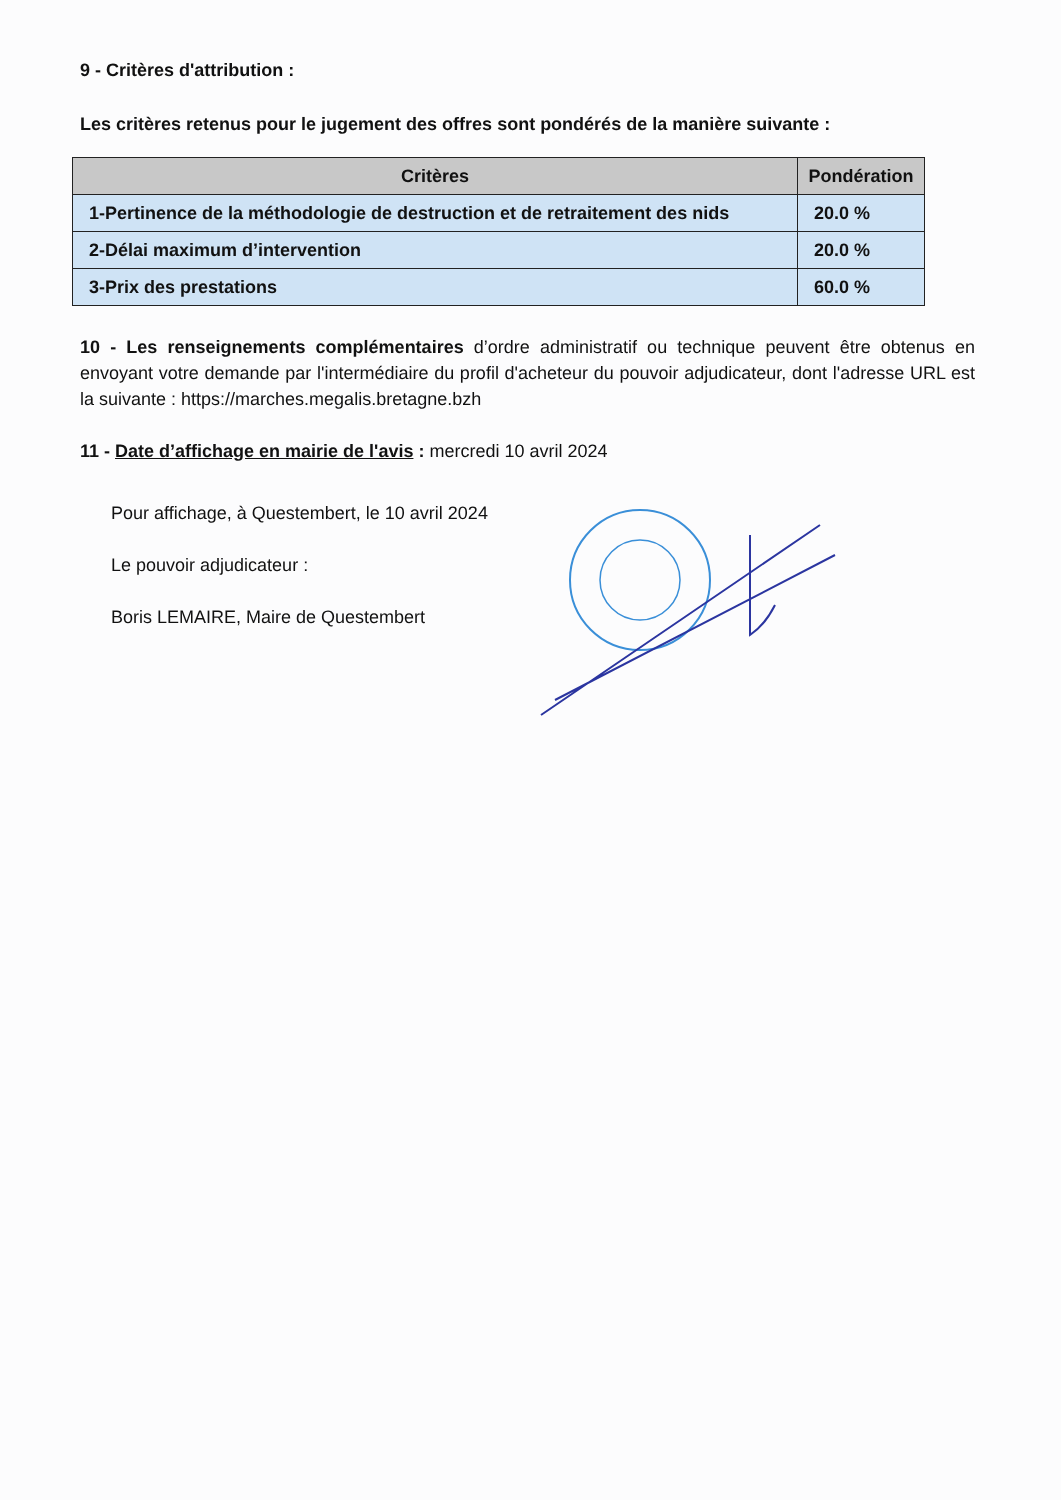9 - Critères d'attribution :
Les critères retenus pour le jugement des offres sont pondérés de la manière suivante :
| Critères | Pondération |
| --- | --- |
| 1-Pertinence de la méthodologie de destruction et de retraitement des nids | 20.0 % |
| 2-Délai maximum d’intervention | 20.0 % |
| 3-Prix des prestations | 60.0 % |
10 - Les renseignements complémentaires d’ordre administratif ou technique peuvent être obtenus en envoyant votre demande par l'intermédiaire du profil d'acheteur du pouvoir adjudicateur, dont l'adresse URL est la suivante : https://marches.megalis.bretagne.bzh
11 - Date d’affichage en mairie de l'avis : mercredi 10 avril 2024
Pour affichage, à Questembert, le 10 avril 2024
Le pouvoir adjudicateur :
Boris LEMAIRE, Maire de Questembert